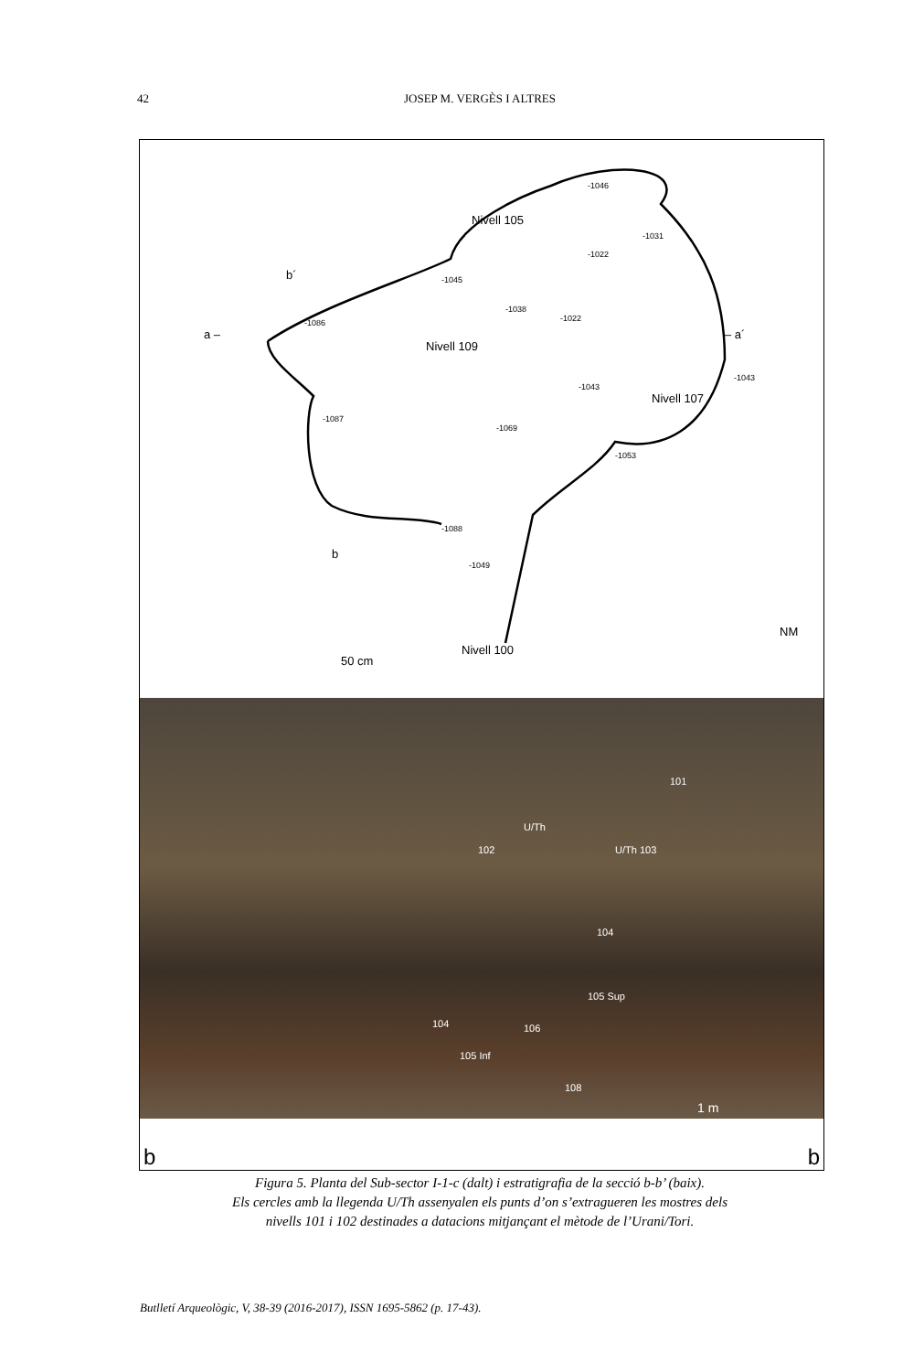42 JOSEP M. VERGÈS I ALTRES
Nivell 105
Nivell 109
Nivell 107
Nivell 100
50 cm
b´
b
a – – a´
NM
-1046
-1031
-1022
-1045
-1038
-1022 -1086
-1043
-1043
-1087
-1069
-1053
-1088
-1049
101
102 U/Th 103
U/Th
104
105 Sup
104 106
105 Inf
108
1 m
b b
Figura 5. Planta del Sub-sector I-1-c (dalt) i estratigrafia de la secció b-b’ (baix).
Els cercles amb la llegenda U/Th assenyalen els punts d’on s’extragueren les mostres dels
nivells 101 i 102 destinades a datacions mitjançant el mètode de l’Urani/Tori.
Butlletí Arqueològic, V, 38-39 (2016-2017), ISSN 1695-5862 (p. 17-43).